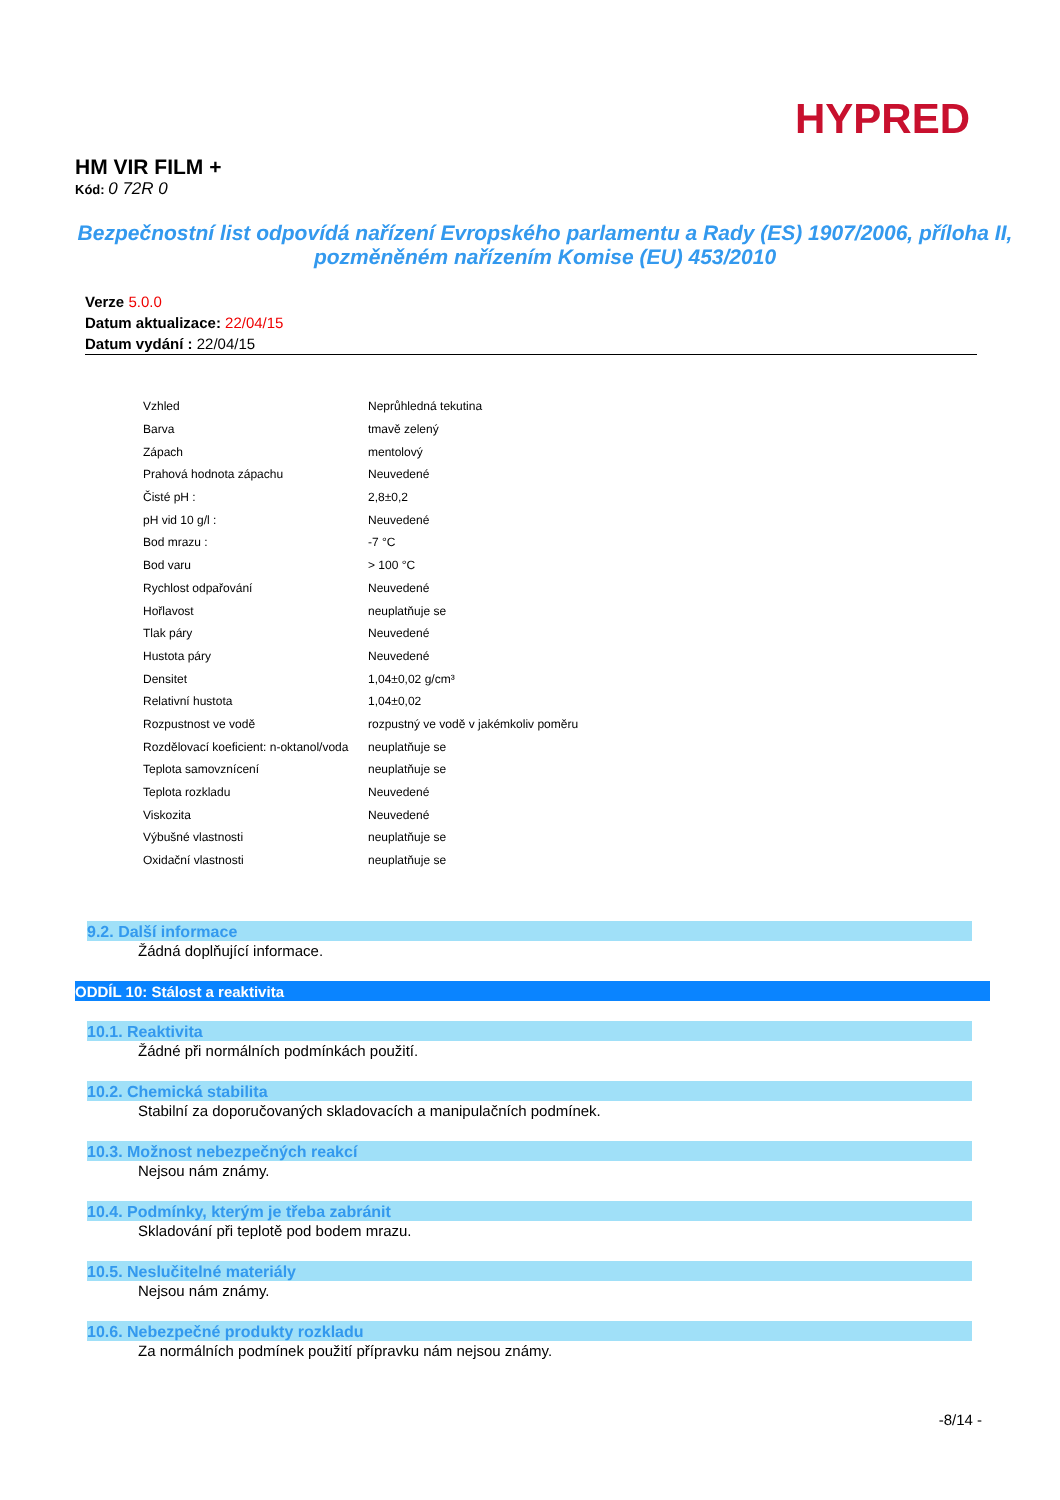HYPRED
HM VIR FILM +
Kód: 0 72R 0
Bezpečnostní list odpovídá nařízení Evropského parlamentu a Rady (ES) 1907/2006, příloha II, pozměněném nařízením Komise (EU) 453/2010
Verze 5.0.0
Datum aktualizace: 22/04/15
Datum vydání : 22/04/15
| Vzhled | Neprůhledná tekutina |
| Barva | tmavě zelený |
| Zápach | mentolový |
| Prahová hodnota zápachu | Neuvedené |
| Čisté pH : | 2,8±0,2 |
| pH vid 10 g/l : | Neuvedené |
| Bod mrazu : | -7 °C |
| Bod varu | > 100 °C |
| Rychlost odpařování | Neuvedené |
| Hořlavost | neuplatňuje se |
| Tlak páry | Neuvedené |
| Hustota páry | Neuvedené |
| Densitet | 1,04±0,02 g/cm³ |
| Relativní hustota | 1,04±0,02 |
| Rozpustnost ve vodě | rozpustný ve vodě v jakémkoliv poměru |
| Rozdělovací koeficient: n-oktanol/voda | neuplatňuje se |
| Teplota samovznícení | neuplatňuje se |
| Teplota rozkladu | Neuvedené |
| Viskozita | Neuvedené |
| Výbušné vlastnosti | neuplatňuje se |
| Oxidační vlastnosti | neuplatňuje se |
9.2. Další informace
Žádná doplňující informace.
ODDÍL 10: Stálost a reaktivita
10.1. Reaktivita
Žádné při normálních podmínkách použití.
10.2. Chemická stabilita
Stabilní za doporučovaných skladovacích a manipulačních podmínek.
10.3. Možnost nebezpečných reakcí
Nejsou nám známy.
10.4. Podmínky, kterým je třeba zabránit
Skladování při teplotě pod bodem mrazu.
10.5. Neslučitelné materiály
Nejsou nám známy.
10.6. Nebezpečné produkty rozkladu
Za normálních podmínek použití přípravku nám nejsou známy.
-8/14 -